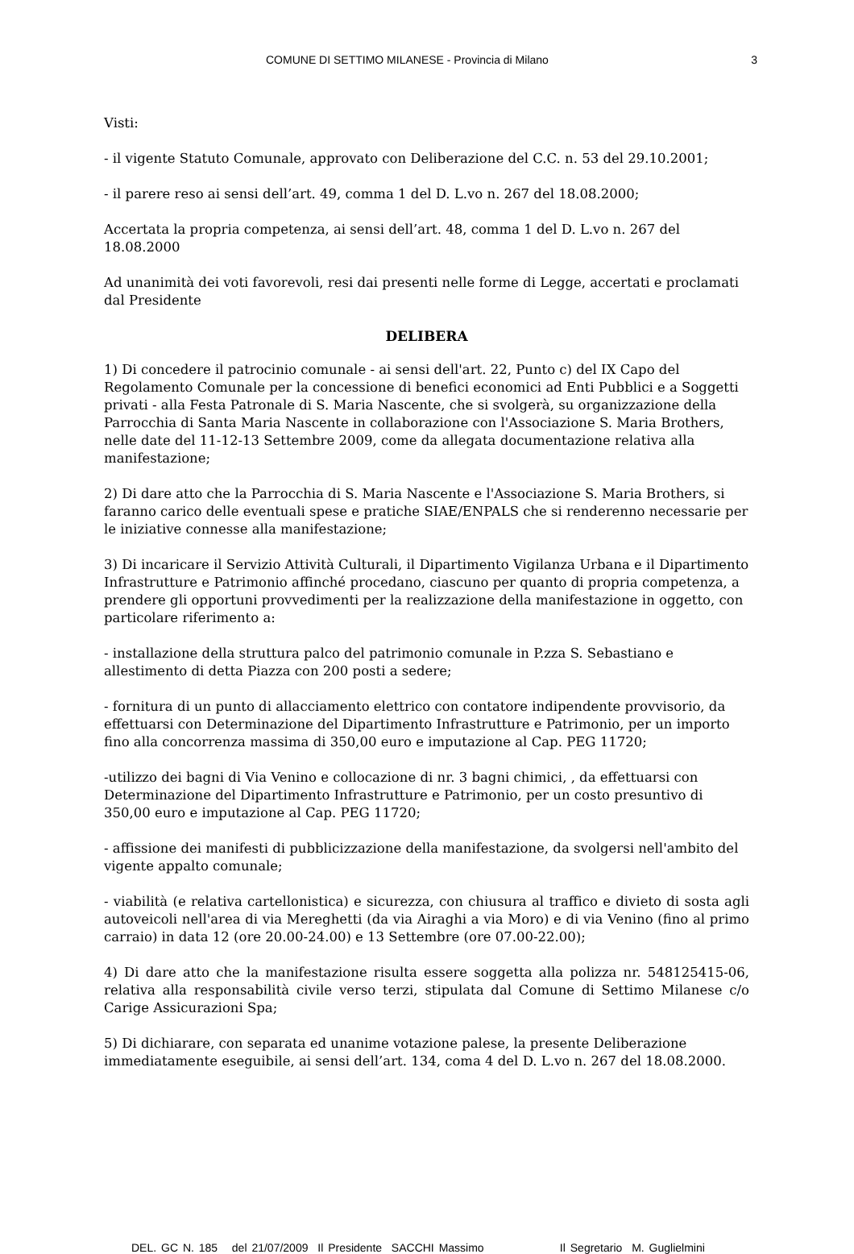COMUNE DI SETTIMO MILANESE - Provincia di Milano 3
Visti:
- il vigente Statuto Comunale, approvato con Deliberazione del C.C. n. 53 del 29.10.2001;
- il parere reso ai sensi dell’art. 49, comma 1 del D. L.vo n. 267 del 18.08.2000;
Accertata la propria competenza, ai sensi dell’art. 48, comma 1 del D. L.vo n. 267 del 18.08.2000
Ad unanimità dei voti favorevoli, resi dai presenti nelle forme di Legge, accertati e proclamati dal Presidente
DELIBERA
1) Di concedere il patrocinio comunale - ai sensi dell'art. 22, Punto c) del IX Capo del Regolamento Comunale per la concessione di benefici economici ad Enti Pubblici e a Soggetti privati - alla Festa Patronale di S. Maria Nascente, che si svolgerà, su organizzazione della Parrocchia di Santa Maria Nascente in collaborazione con l'Associazione S. Maria Brothers, nelle date del 11-12-13 Settembre 2009, come da allegata documentazione relativa alla manifestazione;
2) Di dare atto che la Parrocchia di S. Maria Nascente e l'Associazione S. Maria Brothers, si faranno carico delle eventuali spese e pratiche SIAE/ENPALS che si renderenno necessarie per le iniziative connesse alla manifestazione;
3) Di incaricare il Servizio Attività Culturali, il Dipartimento Vigilanza Urbana e il Dipartimento Infrastrutture e Patrimonio affinché procedano, ciascuno per quanto di propria competenza, a prendere gli opportuni provvedimenti per la realizzazione della manifestazione in oggetto, con particolare riferimento a:
- installazione della struttura palco del patrimonio comunale in P.zza S. Sebastiano e allestimento di detta Piazza con 200 posti a sedere;
- fornitura di un punto di allacciamento elettrico con contatore indipendente provvisorio, da effettuarsi con Determinazione del Dipartimento Infrastrutture e Patrimonio, per un importo fino alla concorrenza massima di 350,00 euro e imputazione al Cap. PEG 11720;
-utilizzo dei bagni di Via Venino e collocazione di nr. 3 bagni chimici, , da effettuarsi con Determinazione del Dipartimento Infrastrutture e Patrimonio, per un costo presuntivo di 350,00 euro e imputazione al Cap. PEG 11720;
- affissione dei manifesti di pubblicizzazione della manifestazione, da svolgersi nell'ambito del vigente appalto comunale;
- viabilità (e relativa cartellonistica) e sicurezza, con chiusura al traffico e divieto di sosta agli autoveicoli nell'area di via Mereghetti (da via Airaghi a via Moro) e di via Venino (fino al primo carraio) in data 12 (ore 20.00-24.00) e 13 Settembre (ore 07.00-22.00);
4) Di dare atto che la manifestazione risulta essere soggetta alla polizza nr. 548125415-06, relativa alla responsabilità civile verso terzi, stipulata dal Comune di Settimo Milanese c/o Carige Assicurazioni Spa;
5) Di dichiarare, con separata ed unanime votazione palese, la presente Deliberazione immediatamente eseguibile, ai sensi dell’art. 134, coma 4 del D. L.vo n. 267 del 18.08.2000.
DEL. GC N. 185 del 21/07/2009 Il Presidente SACCHI Massimo Il Segretario M. Guglielmini